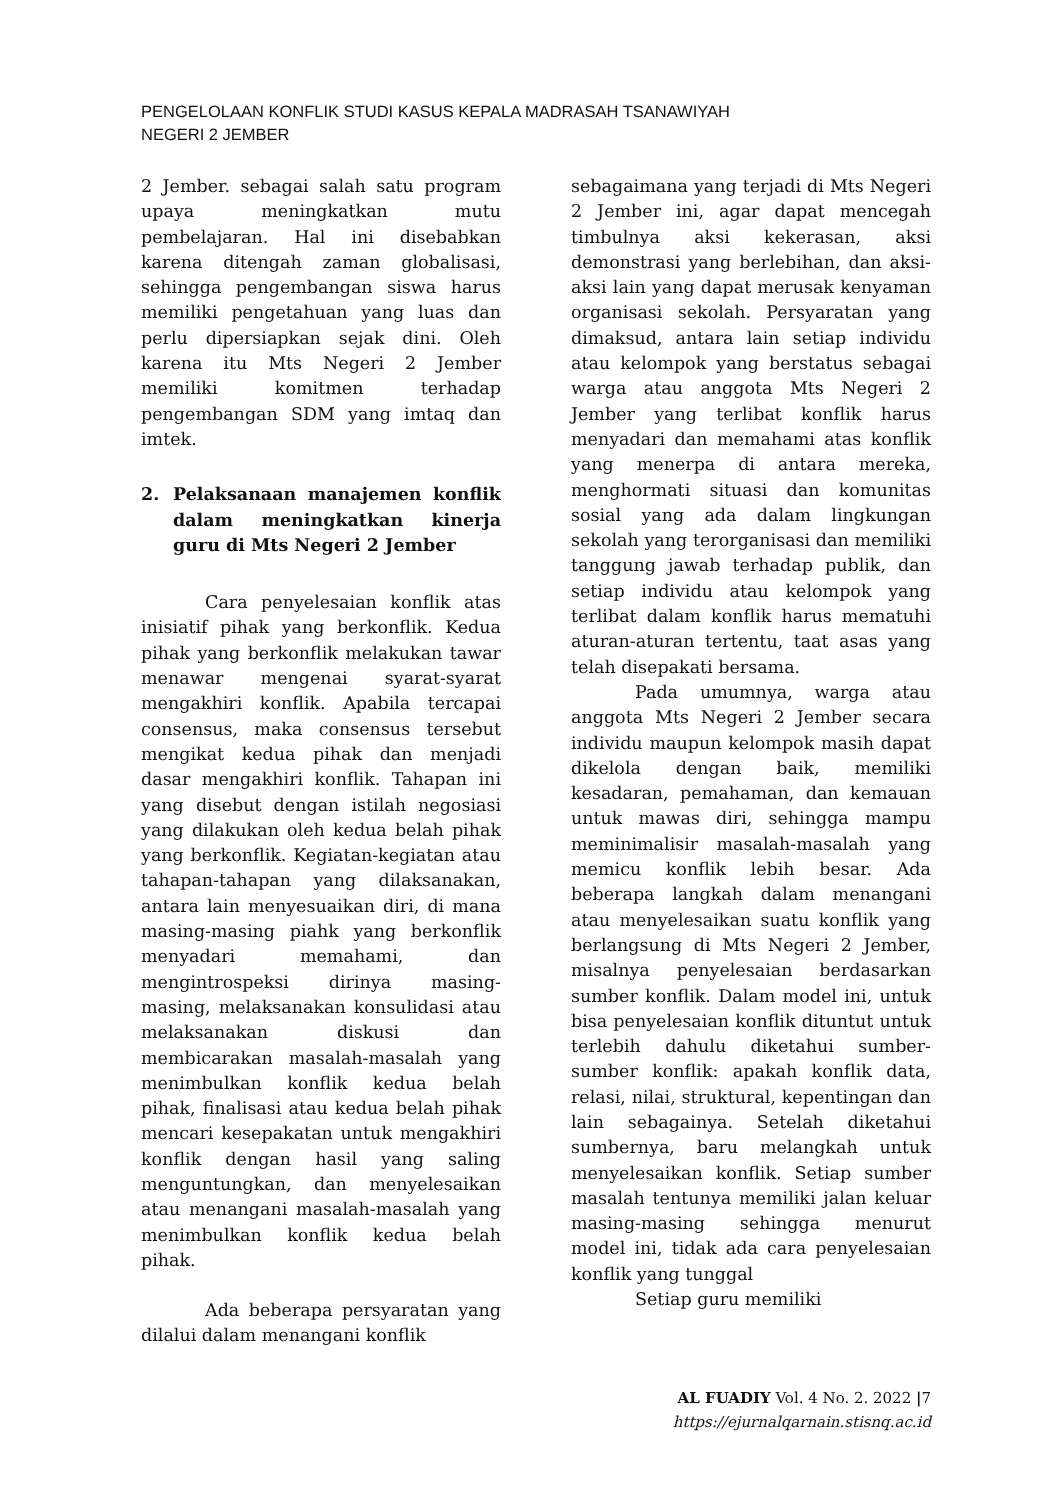PENGELOLAAN KONFLIK STUDI KASUS KEPALA MADRASAH TSANAWIYAH
NEGERI 2 JEMBER
2 Jember. sebagai salah satu program upaya meningkatkan mutu pembelajaran. Hal ini disebabkan karena ditengah zaman globalisasi, sehingga pengembangan siswa harus memiliki pengetahuan yang luas dan perlu dipersiapkan sejak dini. Oleh karena itu Mts Negeri 2 Jember memiliki komitmen terhadap pengembangan SDM yang imtaq dan imtek.
2. Pelaksanaan manajemen konflik dalam meningkatkan kinerja guru di Mts Negeri 2 Jember
Cara penyelesaian konflik atas inisiatif pihak yang berkonflik. Kedua pihak yang berkonflik melakukan tawar menawar mengenai syarat-syarat mengakhiri konflik. Apabila tercapai consensus, maka consensus tersebut mengikat kedua pihak dan menjadi dasar mengakhiri konflik. Tahapan ini yang disebut dengan istilah negosiasi yang dilakukan oleh kedua belah pihak yang berkonflik. Kegiatan-kegiatan atau tahapan-tahapan yang dilaksanakan, antara lain menyesuaikan diri, di mana masing-masing piahk yang berkonflik menyadari memahami, dan mengintrospeksi dirinya masing-masing, melaksanakan konsulidasi atau melaksanakan diskusi dan membicarakan masalah-masalah yang menimbulkan konflik kedua belah pihak, finalisasi atau kedua belah pihak mencari kesepakatan untuk mengakhiri konflik dengan hasil yang saling menguntungkan, dan menyelesaikan atau menangani masalah-masalah yang menimbulkan konflik kedua belah pihak.
Ada beberapa persyaratan yang dilalui dalam menangani konflik
sebagaimana yang terjadi di Mts Negeri 2 Jember ini, agar dapat mencegah timbulnya aksi kekerasan, aksi demonstrasi yang berlebihan, dan aksi-aksi lain yang dapat merusak kenyaman organisasi sekolah. Persyaratan yang dimaksud, antara lain setiap individu atau kelompok yang berstatus sebagai warga atau anggota Mts Negeri 2 Jember yang terlibat konflik harus menyadari dan memahami atas konflik yang menerpa di antara mereka, menghormati situasi dan komunitas sosial yang ada dalam lingkungan sekolah yang terorganisasi dan memiliki tanggung jawab terhadap publik, dan setiap individu atau kelompok yang terlibat dalam konflik harus mematuhi aturan-aturan tertentu, taat asas yang telah disepakati bersama.
Pada umumnya, warga atau anggota Mts Negeri 2 Jember secara individu maupun kelompok masih dapat dikelola dengan baik, memiliki kesadaran, pemahaman, dan kemauan untuk mawas diri, sehingga mampu meminimalisir masalah-masalah yang memicu konflik lebih besar. Ada beberapa langkah dalam menangani atau menyelesaikan suatu konflik yang berlangsung di Mts Negeri 2 Jember, misalnya penyelesaian berdasarkan sumber konflik. Dalam model ini, untuk bisa penyelesaian konflik dituntut untuk terlebih dahulu diketahui sumber-sumber konflik: apakah konflik data, relasi, nilai, struktural, kepentingan dan lain sebagainya. Setelah diketahui sumbernya, baru melangkah untuk menyelesaikan konflik. Setiap sumber masalah tentunya memiliki jalan keluar masing-masing sehingga menurut model ini, tidak ada cara penyelesaian konflik yang tunggal
Setiap guru memiliki
AL FUADIY Vol. 4 No. 2. 2022 |7
https://ejurnalqarnain.stisnq.ac.id